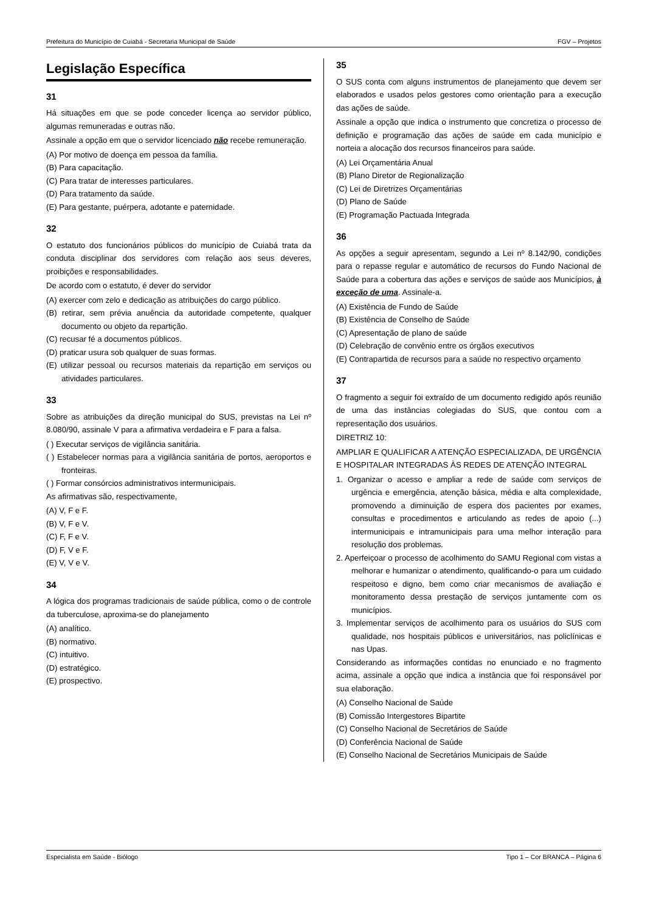Prefeitura do Município de Cuiabá - Secretaria Municipal de Saúde FGV – Projetos
Legislação Específica
31
Há situações em que se pode conceder licença ao servidor público, algumas remuneradas e outras não.
Assinale a opção em que o servidor licenciado não recebe remuneração.
(A) Por motivo de doença em pessoa da família.
(B) Para capacitação.
(C) Para tratar de interesses particulares.
(D) Para tratamento da saúde.
(E) Para gestante, puérpera, adotante e paternidade.
32
O estatuto dos funcionários públicos do município de Cuiabá trata da conduta disciplinar dos servidores com relação aos seus deveres, proibições e responsabilidades.
De acordo com o estatuto, é dever do servidor
(A) exercer com zelo e dedicação as atribuições do cargo público.
(B) retirar, sem prévia anuência da autoridade competente, qualquer documento ou objeto da repartição.
(C) recusar fé a documentos públicos.
(D) praticar usura sob qualquer de suas formas.
(E) utilizar pessoal ou recursos materiais da repartição em serviços ou atividades particulares.
33
Sobre as atribuições da direção municipal do SUS, previstas na Lei nº 8.080/90, assinale V para a afirmativa verdadeira e F para a falsa.
( ) Executar serviços de vigilância sanitária.
( ) Estabelecer normas para a vigilância sanitária de portos, aeroportos e fronteiras.
( ) Formar consórcios administrativos intermunicipais.
As afirmativas são, respectivamente,
(A) V, F e F.
(B) V, F e V.
(C) F, F e V.
(D) F, V e F.
(E) V, V e V.
34
A lógica dos programas tradicionais de saúde pública, como o de controle da tuberculose, aproxima-se do planejamento
(A) analítico.
(B) normativo.
(C) intuitivo.
(D) estratégico.
(E) prospectivo.
35
O SUS conta com alguns instrumentos de planejamento que devem ser elaborados e usados pelos gestores como orientação para a execução das ações de saúde.
Assinale a opção que indica o instrumento que concretiza o processo de definição e programação das ações de saúde em cada município e norteia a alocação dos recursos financeiros para saúde.
(A) Lei Orçamentária Anual
(B) Plano Diretor de Regionalização
(C) Lei de Diretrizes Orçamentárias
(D) Plano de Saúde
(E) Programação Pactuada Integrada
36
As opções a seguir apresentam, segundo a Lei nº 8.142/90, condições para o repasse regular e automático de recursos do Fundo Nacional de Saúde para a cobertura das ações e serviços de saúde aos Municípios, à exceção de uma. Assinale-a.
(A) Existência de Fundo de Saúde
(B) Existência de Conselho de Saúde
(C) Apresentação de plano de saúde
(D) Celebração de convênio entre os órgãos executivos
(E) Contrapartida de recursos para a saúde no respectivo orçamento
37
O fragmento a seguir foi extraído de um documento redigido após reunião de uma das instâncias colegiadas do SUS, que contou com a representação dos usuários.
DIRETRIZ 10:
AMPLIAR E QUALIFICAR A ATENÇÃO ESPECIALIZADA, DE URGÊNCIA E HOSPITALAR INTEGRADAS ÀS REDES DE ATENÇÃO INTEGRAL
1. Organizar o acesso e ampliar a rede de saúde com serviços de urgência e emergência, atenção básica, média e alta complexidade, promovendo a diminuição de espera dos pacientes por exames, consultas e procedimentos e articulando as redes de apoio (...) intermunicipais e intramunicipais para uma melhor interação para resolução dos problemas.
2. Aperfeiçoar o processo de acolhimento do SAMU Regional com vistas a melhorar e humanizar o atendimento, qualificando-o para um cuidado respeitoso e digno, bem como criar mecanismos de avaliação e monitoramento dessa prestação de serviços juntamente com os municípios.
3. Implementar serviços de acolhimento para os usuários do SUS com qualidade, nos hospitais públicos e universitários, nas policlínicas e nas Upas.
Considerando as informações contidas no enunciado e no fragmento acima, assinale a opção que indica a instância que foi responsável por sua elaboração.
(A) Conselho Nacional de Saúde
(B) Comissão Intergestores Bipartite
(C) Conselho Nacional de Secretários de Saúde
(D) Conferência Nacional de Saúde
(E) Conselho Nacional de Secretários Municipais de Saúde
Especialista em Saúde - Biólogo Tipo 1 – Cor BRANCA – Página 6